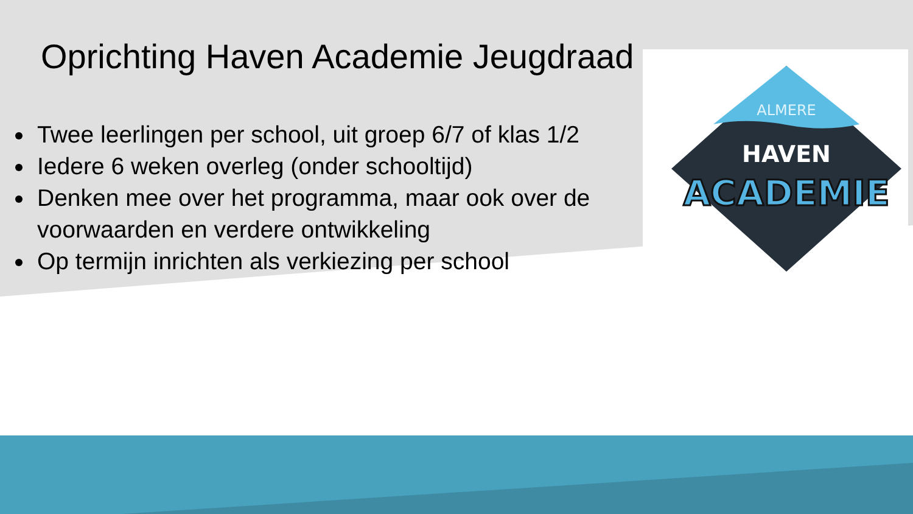ALMERE
HAVEN
ACADEMIE
Oprichting Haven Academie Jeugdraad
Twee leerlingen per school, uit groep 6/7 of klas 1/2
Iedere 6 weken overleg (onder schooltijd)
Denken mee over het programma, maar ook over de voorwaarden en verdere ontwikkeling
Op termijn inrichten als verkiezing per school